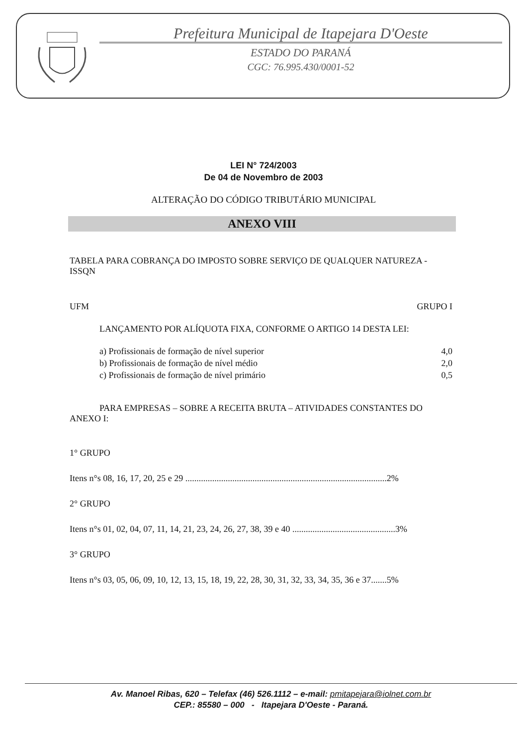Prefeitura Municipal de Itapejara D'Oeste
ESTADO DO PARANÁ
CGC: 76.995.430/0001-52
LEI N° 724/2003
De 04 de Novembro de 2003
ALTERAÇÃO DO CÓDIGO TRIBUTÁRIO MUNICIPAL
ANEXO VIII
TABELA PARA COBRANÇA DO IMPOSTO SOBRE SERVIÇO DE QUALQUER NATUREZA - ISSQN
UFM GRUPO I
LANÇAMENTO POR ALÍQUOTA FIXA, CONFORME O ARTIGO 14 DESTA LEI:
a) Profissionais de formação de nível superior 4,0
b) Profissionais de formação de nível médio 2,0
c) Profissionais de formação de nível primário 0,5
PARA EMPRESAS – SOBRE A RECEITA BRUTA – ATIVIDADES CONSTANTES DO ANEXO I:
1° GRUPO
Itens n°s 08, 16, 17, 20, 25 e 29 ..........................................................................................2%
2° GRUPO
Itens n°s 01, 02, 04, 07, 11, 14, 21, 23, 24, 26, 27, 38, 39 e 40 ..............................................3%
3° GRUPO
Itens n°s 03, 05, 06, 09, 10, 12, 13, 15, 18, 19, 22, 28, 30, 31, 32, 33, 34, 35, 36 e 37.......5%
Av. Manoel Ribas, 620 – Telefax (46) 526.1112 – e-mail: pmitapejara@iolnet.com.br
CEP.: 85580 – 000 - Itapejara D'Oeste - Paraná.